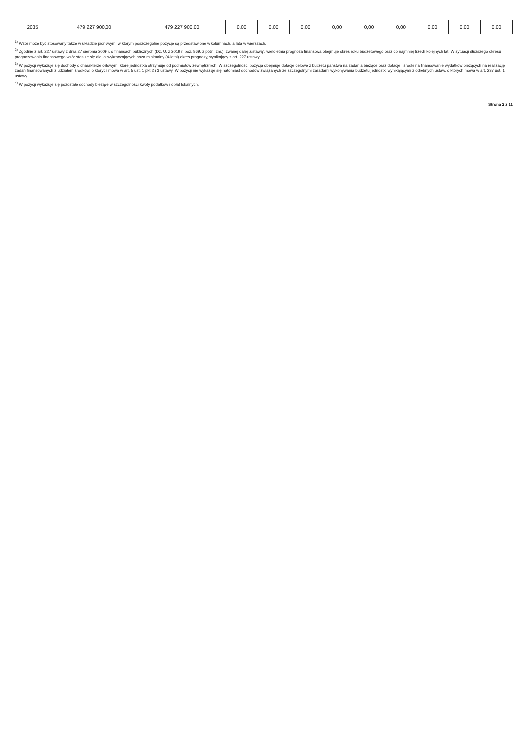| 2035 | 479 227 900,00 | 479 227 900,00 | 0,00 | 0,00 | 0,00 | 0,00 | 0,00 | 0,00 | 0,00 | 0,00 | 0,00 |
<sup>1)</sup> Wzór może być stosowany także w układzie pionowym, w którym poszczególne pozycje są przedstawione w kolumnach, a lata w wierszach.
<sup>2)</sup> Zgodnie z art. 227 ustawy z dnia 27 sierpnia 2009 r. o finansach publicznych (Dz. U. z 2019 r. poz. 869, z późn. zm.), zwanej dalej „ustawą”, wieloletnia prognoza finansowa obejmuje okres roku budżetowego oraz co najmniej trzech kolejnych lat. W sytuacji dłuższego okresu prognozowania finansowego wzór stosuje się dla lat wykraczających poza minimalny (4-letni) okres prognozy, wynikający z art. 227 ustawy.
<sup>3)</sup> W pozycji wykazuje się dochody o charakterze celowym, które jednostka otrzymuje od podmiotów zewnętrznych. W szczególności pozycja obejmuje dotacje celowe z budżetu państwa na zadania bieżące oraz dotacje i środki na finansowanie wydatków bieżących na realizację zadań finansowanych z udziałem środków, o których mowa w art. 5 ust. 1 pkt 2 i 3 ustawy. W pozycji nie wykazuje się natomiast dochodów związanych ze szczególnymi zasadami wykonywania budżetu jednostki wynikającymi z odrębnych ustaw, o których mowa w art. 237 ust. 1 ustawy.
<sup>4)</sup> W pozycji wykazuje się pozostałe dochody bieżące w szczególności kwoty podatków i opłat lokalnych.
Strona 2 z 11